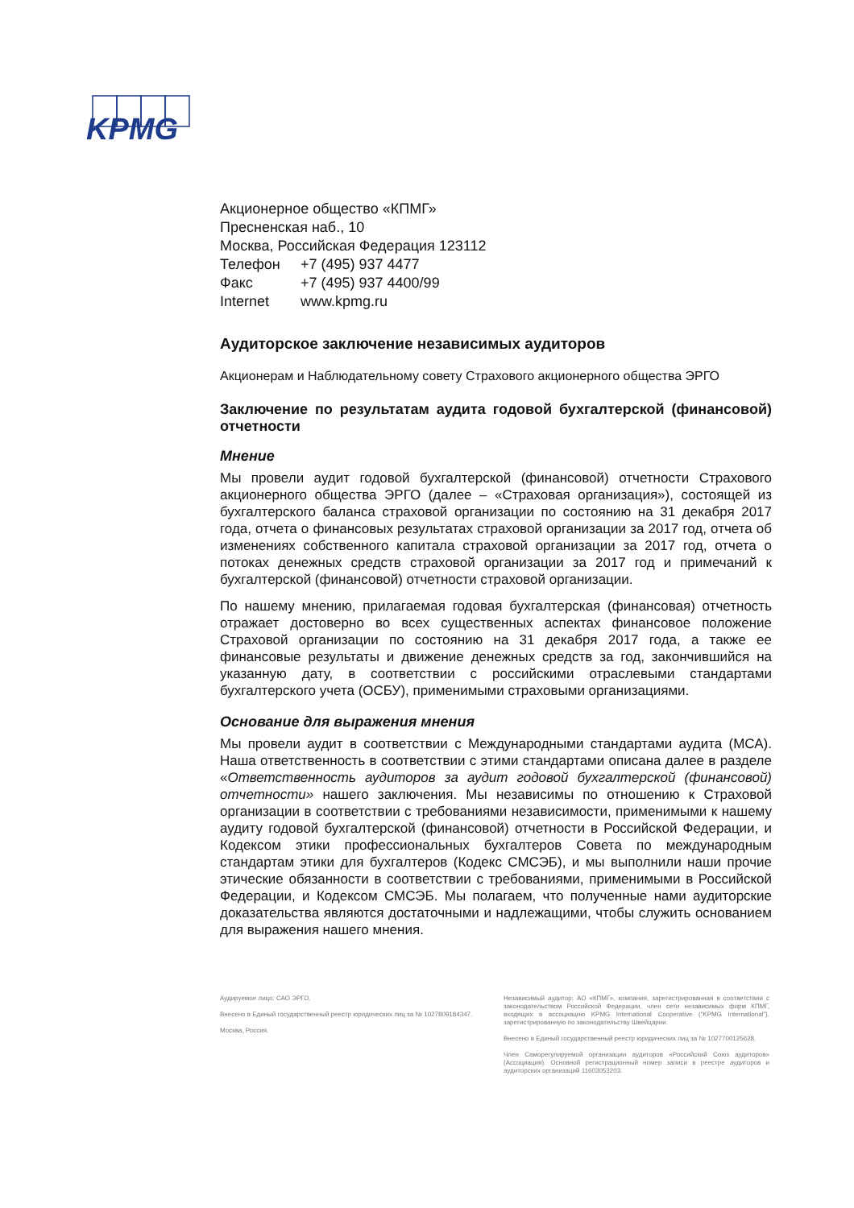KPMG
Акционерное общество «КПМГ»
Пресненская наб., 10
Москва, Российская Федерация 123112
Телефон +7 (495) 937 4477
Факс +7 (495) 937 4400/99
Internet www.kpmg.ru
Аудиторское заключение независимых аудиторов
Акционерам и Наблюдательному совету Страхового акционерного общества ЭРГО
Заключение по результатам аудита годовой бухгалтерской (финансовой) отчетности
Мнение
Мы провели аудит годовой бухгалтерской (финансовой) отчетности Страхового акционерного общества ЭРГО (далее – «Страховая организация»), состоящей из бухгалтерского баланса страховой организации по состоянию на 31 декабря 2017 года, отчета о финансовых результатах страховой организации за 2017 год, отчета об изменениях собственного капитала страховой организации за 2017 год, отчета о потоках денежных средств страховой организации за 2017 год и примечаний к бухгалтерской (финансовой) отчетности страховой организации.
По нашему мнению, прилагаемая годовая бухгалтерская (финансовая) отчетность отражает достоверно во всех существенных аспектах финансовое положение Страховой организации по состоянию на 31 декабря 2017 года, а также ее финансовые результаты и движение денежных средств за год, закончившийся на указанную дату, в соответствии с российскими отраслевыми стандартами бухгалтерского учета (ОСБУ), применимыми страховыми организациями.
Основание для выражения мнения
Мы провели аудит в соответствии с Международными стандартами аудита (МСА). Наша ответственность в соответствии с этими стандартами описана далее в разделе «Ответственность аудиторов за аудит годовой бухгалтерской (финансовой) отчетности» нашего заключения. Мы независимы по отношению к Страховой организации в соответствии с требованиями независимости, применимыми к нашему аудиту годовой бухгалтерской (финансовой) отчетности в Российской Федерации, и Кодексом этики профессиональных бухгалтеров Совета по международным стандартам этики для бухгалтеров (Кодекс СМСЭБ), и мы выполнили наши прочие этические обязанности в соответствии с требованиями, применимыми в Российской Федерации, и Кодексом СМСЭБ. Мы полагаем, что полученные нами аудиторские доказательства являются достаточными и надлежащими, чтобы служить основанием для выражения нашего мнения.
Аудируемое лицо: САО ЭРГО.
Внесено в Единый государственный реестр юридических лиц за № 1027809184347.
Москва, Россия.
Независимый аудитор: АО «КПМГ», компания, зарегистрированная в соответствии с законодательством Российской Федерации, член сети независимых фирм КПМГ, входящих в ассоциацию KPMG International Cooperative (“KPMG International”), зарегистрированную по законодательству Швейцарии.
Внесено в Единый государственный реестр юридических лиц за № 1027700125628.
Член Саморегулируемой организации аудиторов «Российский Союз аудиторов» (Ассоциация). Основной регистрационный номер записи в реестре аудиторов и аудиторских организаций 11603053203.